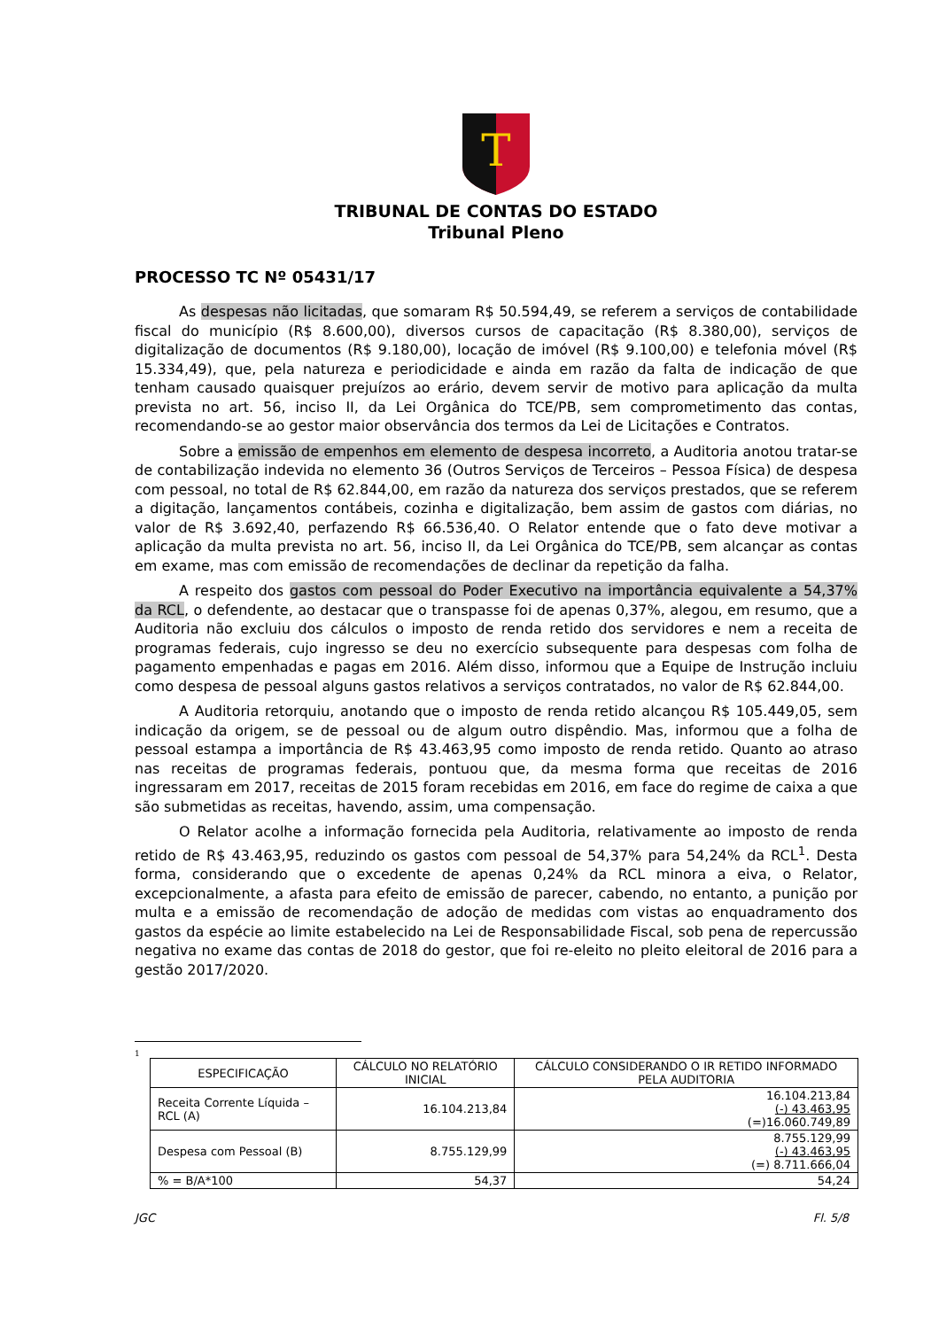T
TRIBUNAL DE CONTAS DO ESTADO
Tribunal Pleno
PROCESSO TC Nº 05431/17
As despesas não licitadas, que somaram R$ 50.594,49, se referem a serviços de contabilidade fiscal do município (R$ 8.600,00), diversos cursos de capacitação (R$ 8.380,00), serviços de digitalização de documentos (R$ 9.180,00), locação de imóvel (R$ 9.100,00) e telefonia móvel (R$ 15.334,49), que, pela natureza e periodicidade e ainda em razão da falta de indicação de que tenham causado quaisquer prejuízos ao erário, devem servir de motivo para aplicação da multa prevista no art. 56, inciso II, da Lei Orgânica do TCE/PB, sem comprometimento das contas, recomendando-se ao gestor maior observância dos termos da Lei de Licitações e Contratos.
Sobre a emissão de empenhos em elemento de despesa incorreto, a Auditoria anotou tratar-se de contabilização indevida no elemento 36 (Outros Serviços de Terceiros – Pessoa Física) de despesa com pessoal, no total de R$ 62.844,00, em razão da natureza dos serviços prestados, que se referem a digitação, lançamentos contábeis, cozinha e digitalização, bem assim de gastos com diárias, no valor de R$ 3.692,40, perfazendo R$ 66.536,40. O Relator entende que o fato deve motivar a aplicação da multa prevista no art. 56, inciso II, da Lei Orgânica do TCE/PB, sem alcançar as contas em exame, mas com emissão de recomendações de declinar da repetição da falha.
A respeito dos gastos com pessoal do Poder Executivo na importância equivalente a 54,37% da RCL, o defendente, ao destacar que o transpasse foi de apenas 0,37%, alegou, em resumo, que a Auditoria não excluiu dos cálculos o imposto de renda retido dos servidores e nem a receita de programas federais, cujo ingresso se deu no exercício subsequente para despesas com folha de pagamento empenhadas e pagas em 2016. Além disso, informou que a Equipe de Instrução incluiu como despesa de pessoal alguns gastos relativos a serviços contratados, no valor de R$ 62.844,00.
A Auditoria retorquiu, anotando que o imposto de renda retido alcançou R$ 105.449,05, sem indicação da origem, se de pessoal ou de algum outro dispêndio. Mas, informou que a folha de pessoal estampa a importância de R$ 43.463,95 como imposto de renda retido. Quanto ao atraso nas receitas de programas federais, pontuou que, da mesma forma que receitas de 2016 ingressaram em 2017, receitas de 2015 foram recebidas em 2016, em face do regime de caixa a que são submetidas as receitas, havendo, assim, uma compensação.
O Relator acolhe a informação fornecida pela Auditoria, relativamente ao imposto de renda retido de R$ 43.463,95, reduzindo os gastos com pessoal de 54,37% para 54,24% da RCL<sup>1</sup>. Desta forma, considerando que o excedente de apenas 0,24% da RCL minora a eiva, o Relator, excepcionalmente, a afasta para efeito de emissão de parecer, cabendo, no entanto, a punição por multa e a emissão de recomendação de adoção de medidas com vistas ao enquadramento dos gastos da espécie ao limite estabelecido na Lei de Responsabilidade Fiscal, sob pena de repercussão negativa no exame das contas de 2018 do gestor, que foi re-eleito no pleito eleitoral de 2016 para a gestão 2017/2020.
1
| ESPECIFICAÇÃO | CÁLCULO NO RELATÓRIO INICIAL | CÁLCULO CONSIDERANDO O IR RETIDO INFORMADO PELA AUDITORIA |
| --- | --- | --- |
| Receita Corrente Líquida – RCL (A) | 16.104.213,84 | 16.104.213,84 (-) 43.463,95 (=)16.060.749,89 |
| Despesa com Pessoal (B) | 8.755.129,99 | 8.755.129,99 (-) 43.463,95 (=) 8.711.666,04 |
| % = B/A*100 | 54,37 | 54,24 |
JGC Fl. 5/8